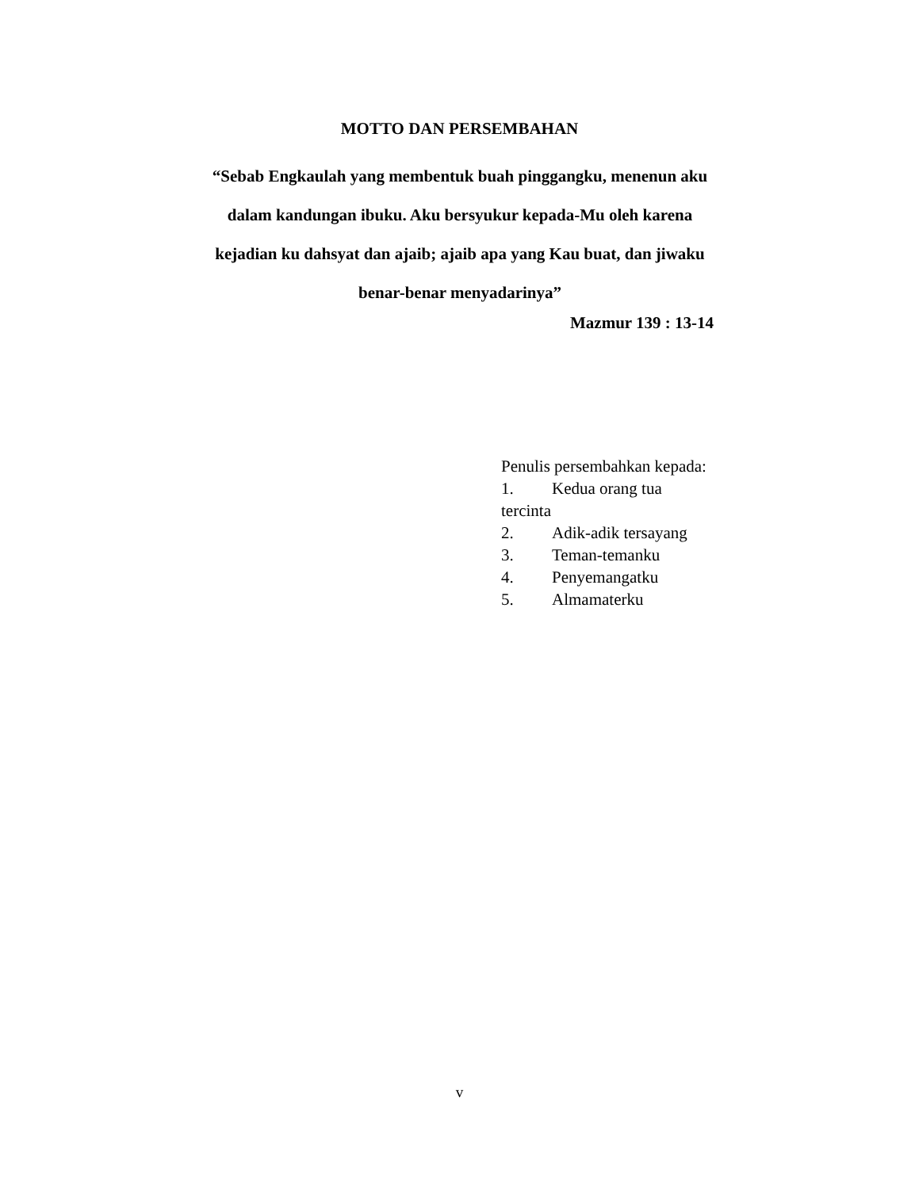MOTTO DAN PERSEMBAHAN
“Sebab Engkaulah yang membentuk buah pinggangku, menenun aku dalam kandungan ibuku. Aku bersyukur kepada-Mu oleh karena kejadian ku dahsyat dan ajaib; ajaib apa yang Kau buat, dan jiwaku benar-benar menyadarinya”
Mazmur 139 : 13-14
Penulis persembahkan kepada:
1. Kedua orang tua tercinta
2. Adik-adik tersayang
3. Teman-temanku
4. Penyemangatku
5. Almamaterku
v